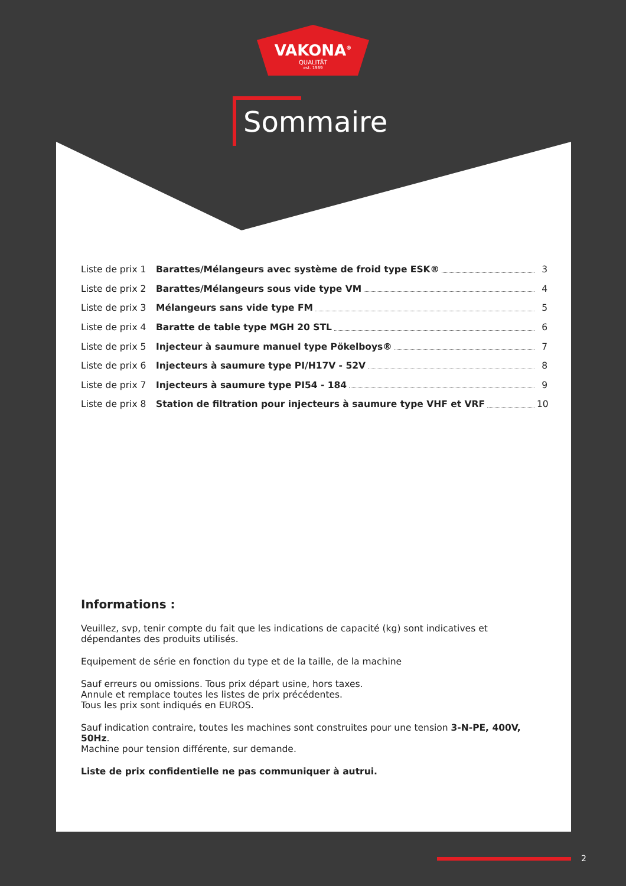VAKONA<sup>®</sup>
QUALITÄT
est. 1969
Sommaire
Liste de prix 1 Barattes/Mélangeurs avec système de froid type ESK® 3
Liste de prix 2 Barattes/Mélangeurs sous vide type VM 4
Liste de prix 3 Mélangeurs sans vide type FM 5
Liste de prix 4 Baratte de table type MGH 20 STL 6
Liste de prix 5 Injecteur à saumure manuel type Pökelboys® 7
Liste de prix 6 Injecteurs à saumure type PI/H17V - 52V 8
Liste de prix 7 Injecteurs à saumure type PI54 - 184 9
Liste de prix 8 Station de filtration pour injecteurs à saumure type VHF et VRF 10
Informations :
Veuillez, svp, tenir compte du fait que les indications de capacité (kg) sont indicatives et dépendantes des produits utilisés.
Equipement de série en fonction du type et de la taille, de la machine
Sauf erreurs ou omissions. Tous prix départ usine, hors taxes.
Annule et remplace toutes les listes de prix précédentes.
Tous les prix sont indiqués en EUROS.
Sauf indication contraire, toutes les machines sont construites pour une tension 3-N-PE, 400V, 50Hz.
Machine pour tension différente, sur demande.
Liste de prix confidentielle ne pas communiquer à autrui.
2